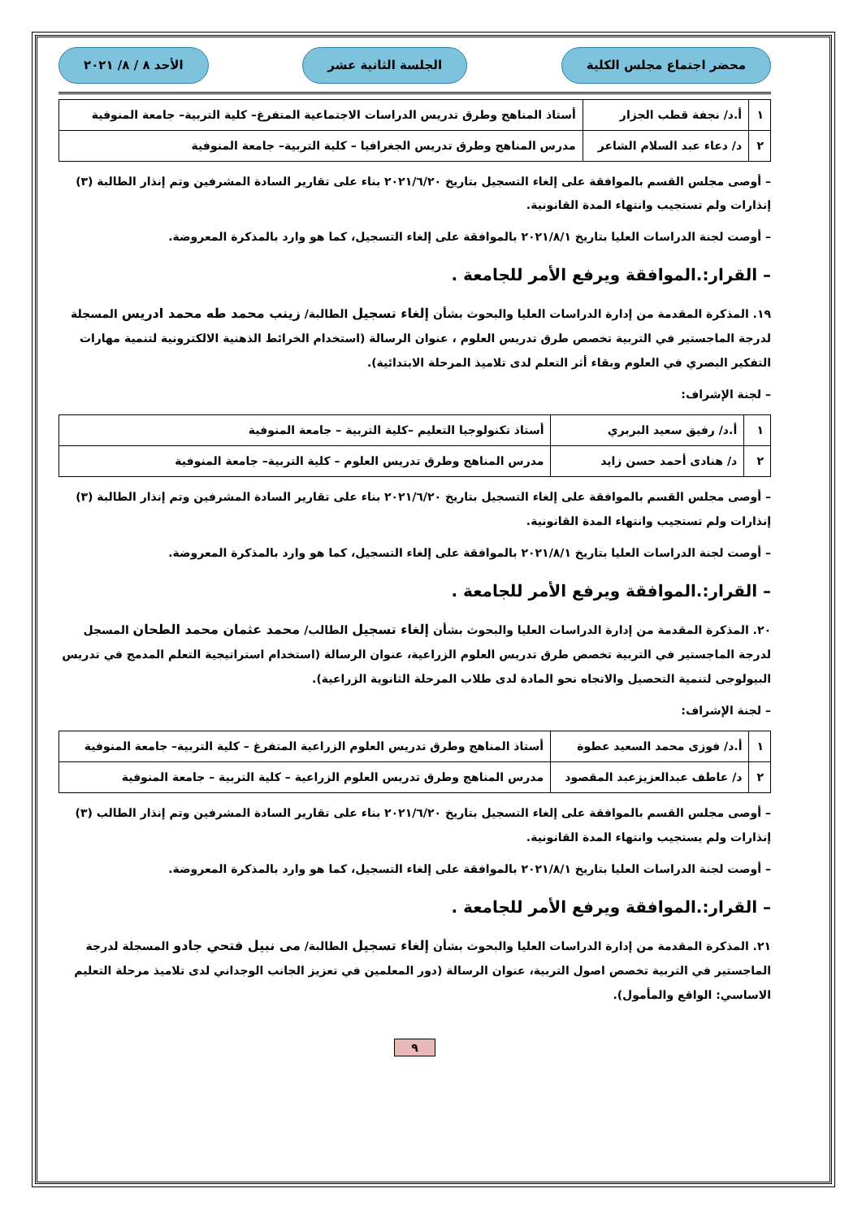محضر اجتماع مجلس الكلية الجلسة الثانية عشر الأحد ٨ / ٨/ ٢٠٢١
| ١ | أ.د/ نجفة قطب الجزار | أستاذ المناهج وطرق تدريس الدراسات الاجتماعية المتفرغ– كلية التربية– جامعة المنوفية |
| ٢ | د/ دعاء عبد السلام الشاعر | مدرس المناهج وطرق تدريس الجغرافيا – كلية التربية– جامعة المنوفية |
– أوصى مجلس القسم بالموافقة على إلغاء التسجيل بتاريخ ٢٠٢١/٦/٢٠ بناء على تقارير السادة المشرفين وتم إنذار الطالبة (٣) إنذارات ولم تستجيب وانتهاء المدة القانونية.
– أوصت لجنة الدراسات العليا بتاريخ ٢٠٢١/٨/١ بالموافقة على إلغاء التسجيل، كما هو وارد بالمذكرة المعروضة.
– القرار:.الموافقة ويرفع الأمر للجامعة .
١٩. المذكرة المقدمة من إدارة الدراسات العليا والبحوث بشأن إلغاء تسجيل الطالبة/ زينب محمد طه محمد ادريس المسجلة لدرجة الماجستير في التربية تخصص طرق تدريس العلوم ، عنوان الرسالة (استخدام الخرائط الذهنية الالكترونية لتنمية مهارات التفكير البصري في العلوم وبقاء أثر التعلم لدى تلاميذ المرحلة الابتدائية).
– لجنة الإشراف:
| ١ | أ.د/ رفيق سعيد البربري | أستاذ تكنولوجيا التعليم –كلية التربية – جامعة المنوفية |
| ٢ | د/ هنادى أحمد حسن زايد | مدرس المناهج وطرق تدريس العلوم – كلية التربية– جامعة المنوفية |
– أوصى مجلس القسم بالموافقة على إلغاء التسجيل بتاريخ ٢٠٢١/٦/٢٠ بناء على تقارير السادة المشرفين وتم إنذار الطالبة (٣) إنذارات ولم تستجيب وانتهاء المدة القانونية.
– أوصت لجنة الدراسات العليا بتاريخ ٢٠٢١/٨/١ بالموافقة على إلغاء التسجيل، كما هو وارد بالمذكرة المعروضة.
– القرار:.الموافقة ويرفع الأمر للجامعة .
٢٠. المذكرة المقدمة من إدارة الدراسات العليا والبحوث بشأن إلغاء تسجيل الطالب/ محمد عثمان محمد الطحان المسجل لدرجة الماجستير في التربية تخصص طرق تدريس العلوم الزراعية، عنوان الرسالة (استخدام استراتيجية التعلم المدمج في تدريس البيولوجى لتنمية التحصيل والاتجاه نحو المادة لدى طلاب المرحلة الثانوية الزراعية).
– لجنة الإشراف:
| ١ | أ.د/ فوزى محمد السعيد عطوة | أستاذ المناهج وطرق تدريس العلوم الزراعية المتفرغ – كلية التربية– جامعة المنوفية |
| ٢ | د/ عاطف عبدالعزيزعبد المقصود | مدرس المناهج وطرق تدريس العلوم الزراعية – كلية التربية – جامعة المنوفية |
– أوصى مجلس القسم بالموافقة على إلغاء التسجيل بتاريخ ٢٠٢١/٦/٢٠ بناء على تقارير السادة المشرفين وتم إنذار الطالب (٣) إنذارات ولم يستجيب وانتهاء المدة القانونية.
– أوصت لجنة الدراسات العليا بتاريخ ٢٠٢١/٨/١ بالموافقة على إلغاء التسجيل، كما هو وارد بالمذكرة المعروضة.
– القرار:.الموافقة ويرفع الأمر للجامعة .
٢١. المذكرة المقدمة من إدارة الدراسات العليا والبحوث بشأن إلغاء تسجيل الطالبة/ مى نبيل فتحي جادو المسجلة لدرجة الماجستير في التربية تخصص اصول التربية، عنوان الرسالة (دور المعلمين في تعزيز الجانب الوجداني لدى تلاميذ مرحلة التعليم الاساسي: الواقع والمأمول).
٩